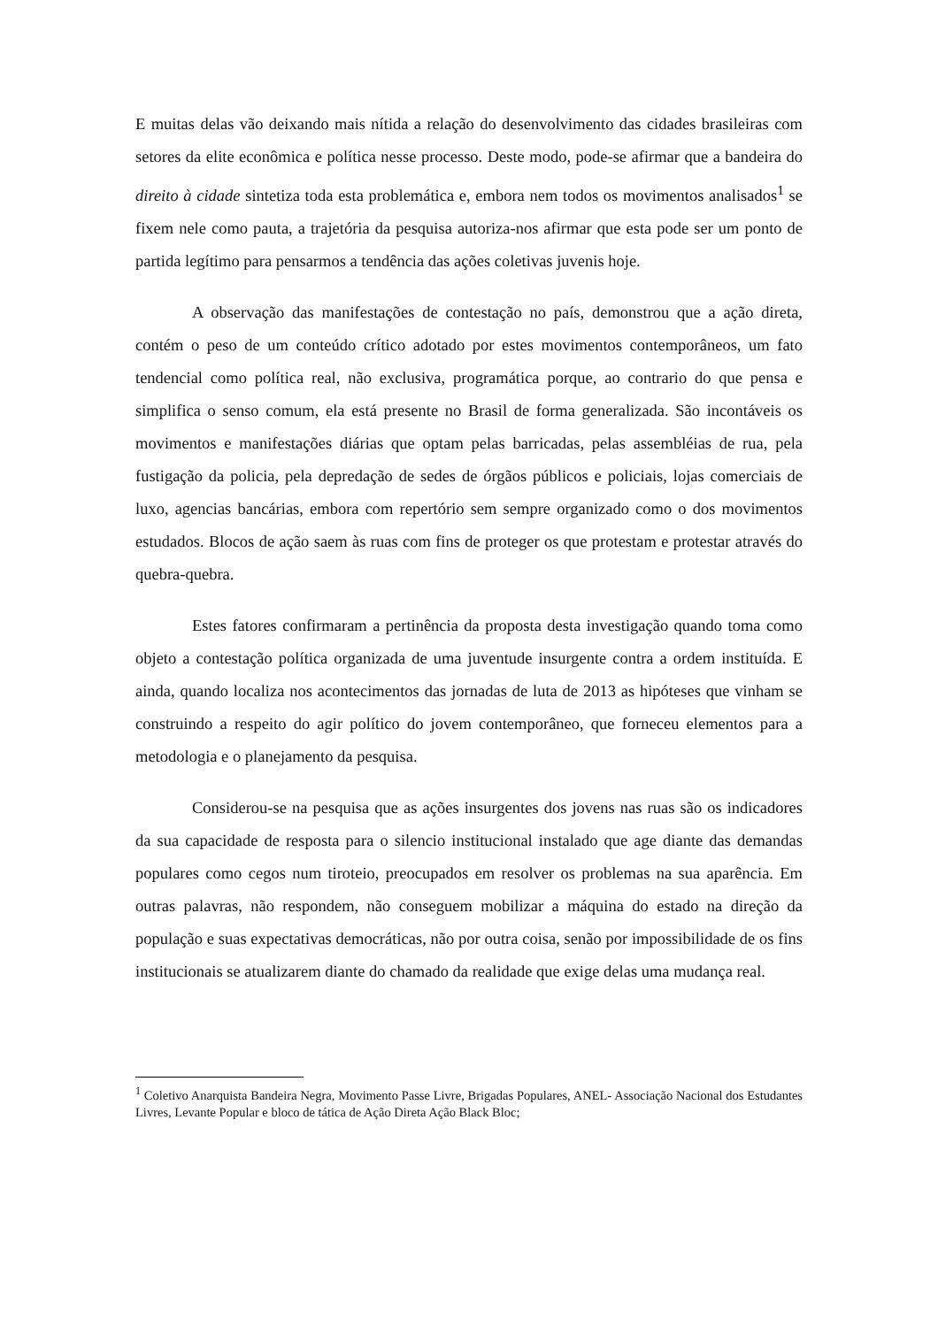E muitas delas vão deixando mais nítida a relação do desenvolvimento das cidades brasileiras com setores da elite econômica e política nesse processo. Deste modo, pode-se afirmar que a bandeira do direito à cidade sintetiza toda esta problemática e, embora nem todos os movimentos analisados<sup>1</sup> se fixem nele como pauta, a trajetória da pesquisa autoriza-nos afirmar que esta pode ser um ponto de partida legítimo para pensarmos a tendência das ações coletivas juvenis hoje.
A observação das manifestações de contestação no país, demonstrou que a ação direta, contém o peso de um conteúdo crítico adotado por estes movimentos contemporâneos, um fato tendencial como política real, não exclusiva, programática porque, ao contrario do que pensa e simplifica o senso comum, ela está presente no Brasil de forma generalizada. São incontáveis os movimentos e manifestações diárias que optam pelas barricadas, pelas assembléias de rua, pela fustigação da policia, pela depredação de sedes de órgãos públicos e policiais, lojas comerciais de luxo, agencias bancárias, embora com repertório sem sempre organizado como o dos movimentos estudados. Blocos de ação saem às ruas com fins de proteger os que protestam e protestar através do quebra-quebra.
Estes fatores confirmaram a pertinência da proposta desta investigação quando toma como objeto a contestação política organizada de uma juventude insurgente contra a ordem instituída. E ainda, quando localiza nos acontecimentos das jornadas de luta de 2013 as hipóteses que vinham se construindo a respeito do agir político do jovem contemporâneo, que forneceu elementos para a metodologia e o planejamento da pesquisa.
Considerou-se na pesquisa que as ações insurgentes dos jovens nas ruas são os indicadores da sua capacidade de resposta para o silencio institucional instalado que age diante das demandas populares como cegos num tiroteio, preocupados em resolver os problemas na sua aparência. Em outras palavras, não respondem, não conseguem mobilizar a máquina do estado na direção da população e suas expectativas democráticas, não por outra coisa, senão por impossibilidade de os fins institucionais se atualizarem diante do chamado da realidade que exige delas uma mudança real.
<sup>1</sup> Coletivo Anarquista Bandeira Negra, Movimento Passe Livre, Brigadas Populares, ANEL- Associação Nacional dos Estudantes Livres, Levante Popular e bloco de tática de Ação Direta Ação Black Bloc;